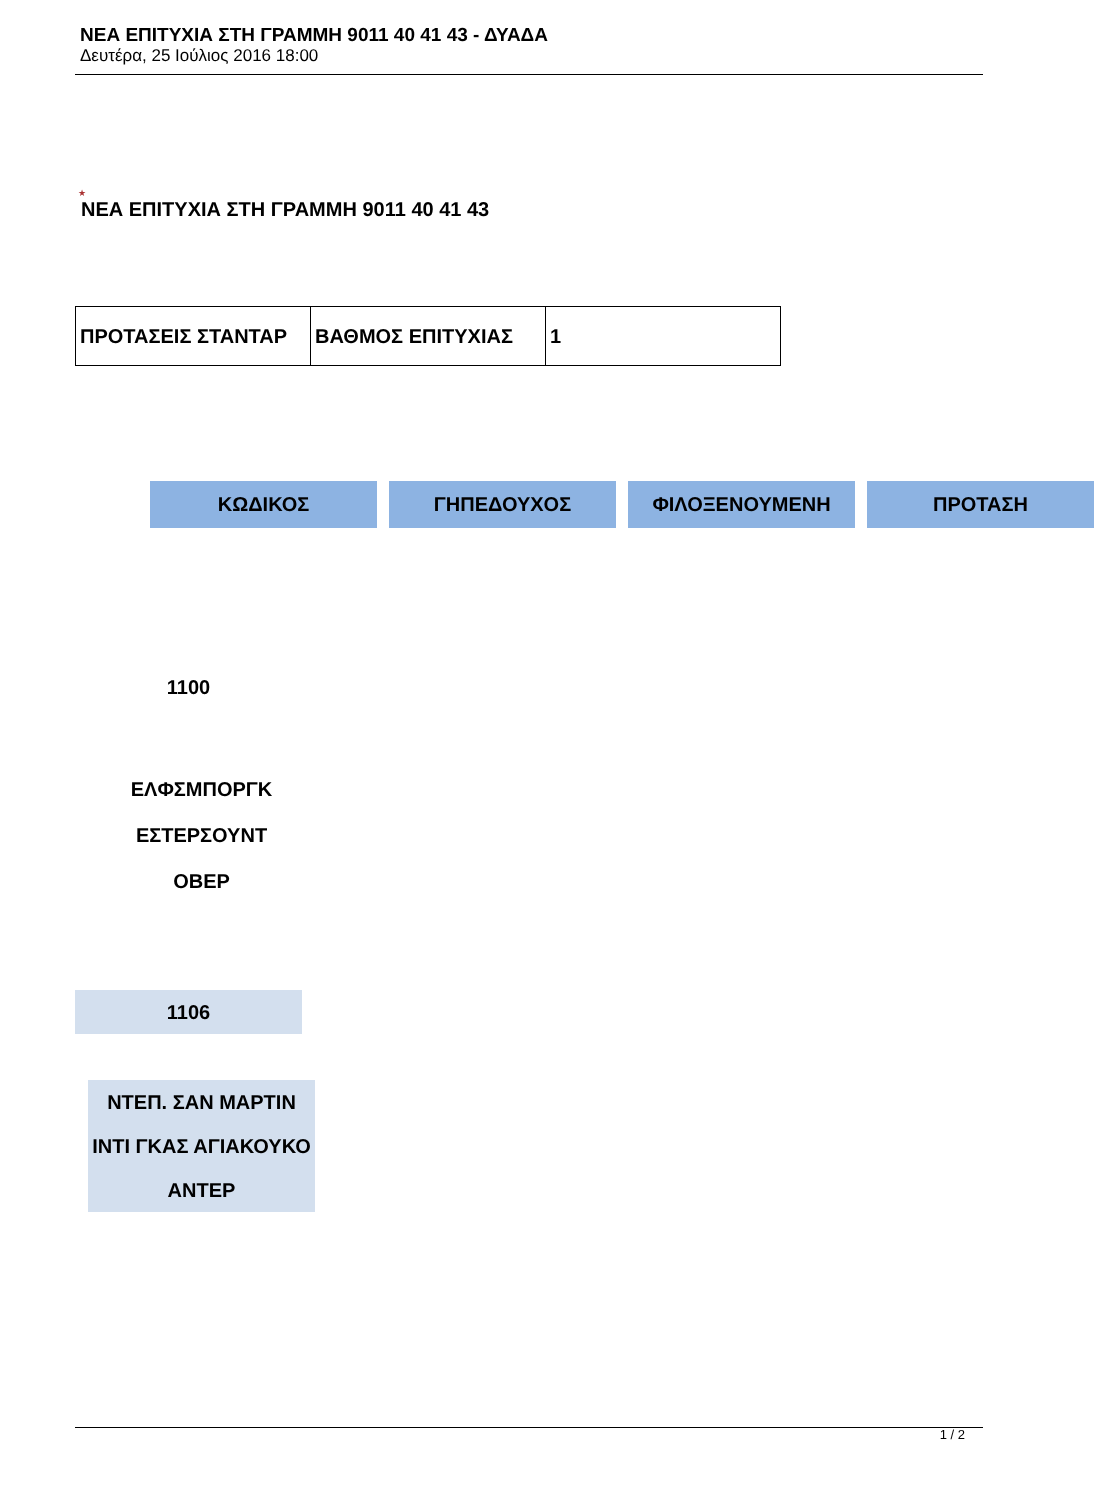ΝΕΑ ΕΠΙΤΥΧΙΑ ΣΤΗ ΓΡΑΜΜΗ 9011 40 41 43 - ΔΥΑΔΑ
Δευτέρα, 25 Ιούλιος 2016 18:00
★
ΝΕΑ ΕΠΙΤΥΧΙΑ ΣΤΗ ΓΡΑΜΜΗ 9011 40 41 43
| ΠΡΟΤΑΣΕΙΣ ΣΤΑΝΤΑΡ | ΒΑΘΜΟΣ ΕΠΙΤΥΧΙΑΣ | 1 |
ΚΩΔΙΚΟΣ ΓΗΠΕΔΟΥΧΟΣ ΦΙΛΟΞΕΝΟΥΜΕΝΗ ΠΡΟΤΑΣΗ
1100
ΕΛΦΣΜΠΟΡΓΚ
ΕΣΤΕΡΣΟΥΝΤ
ΟΒΕΡ
1106
ΝΤΕΠ. ΣΑΝ ΜΑΡΤΙΝ
ΙΝΤΙ ΓΚΑΣ ΑΓΙΑΚΟΥΚΟ
ΑΝΤΕΡ
1 / 2